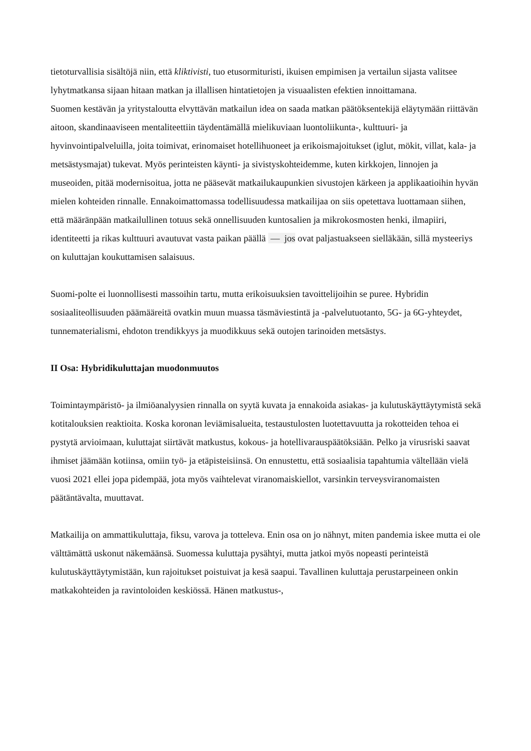tietoturvallisia sisältöjä niin, että kliktivisti, tuo etusormituristi, ikuisen empimisen ja vertailun sijasta valitsee lyhytmatkansa sijaan hitaan matkan ja illallisen hintatietojen ja visuaalisten efektien innoittamana.
Suomen kestävän ja yritystaloutta elvyttävän matkailun idea on saada matkan päätöksentekijä eläytymään riittävän aitoon, skandinaaviseen mentaliteettiin täydentämällä mielikuviaan luontoliikunta-, kulttuuri- ja hyvinvointipalveluilla, joita toimivat, erinomaiset hotellihuoneet ja erikoismajoitukset (iglut, mökit, villat, kala- ja metsästysmajat) tukevat. Myös perinteisten käynti- ja sivistyskohteidemme, kuten kirkkojen, linnojen ja museoiden, pitää modernisoitua, jotta ne pääsevät matkailukaupunkien sivustojen kärkeen ja applikaatioihin hyvän mielen kohteiden rinnalle. Ennakoimattomassa todellisuudessa matkailijaa on siis opetettava luottamaan siihen, että määränpään matkailullinen totuus sekä onnellisuuden kuntosalien ja mikrokosmosten henki, ilmapiiri, identiteetti ja rikas kulttuuri avautuvat vasta paikan päällä — jos ovat paljastuakseen sielläkään, sillä mysteeriys on kuluttajan koukuttamisen salaisuus.
Suomi-polte ei luonnollisesti massoihin tartu, mutta erikoisuuksien tavoittelijoihin se puree. Hybridin sosiaaliteollisuuden päämääreitä ovatkin muun muassa täsmäviestintä ja -palvelutuotanto, 5G- ja 6G-yhteydet, tunnematerialismi, ehdoton trendikkyys ja muodikkuus sekä outojen tarinoiden metsästys.
II Osa: Hybridikuluttajan muodonmuutos
Toimintaympäristö- ja ilmiöanalyysien rinnalla on syytä kuvata ja ennakoida asiakas- ja kulutuskäyttäytymistä sekä kotitalouksien reaktioita. Koska koronan leviämisalueita, testaustulosten luotettavuutta ja rokotteiden tehoa ei pystytä arvioimaan, kuluttajat siirtävät matkustus, kokous- ja hotellivarauspäätöksiään. Pelko ja virusriski saavat ihmiset jäämään kotiinsa, omiin työ- ja etäpisteisiinsä. On ennustettu, että sosiaalisia tapahtumia vältellään vielä vuosi 2021 ellei jopa pidempää, jota myös vaihtelevat viranomaiskiellot, varsinkin terveysviranomaisten päätäntävalta, muuttavat.
Matkailija on ammattikuluttaja, fiksu, varova ja totteleva. Enin osa on jo nähnyt, miten pandemia iskee mutta ei ole välttämättä uskonut näkemäänsä. Suomessa kuluttaja pysähtyi, mutta jatkoi myös nopeasti perinteistä kulutuskäyttäytymistään, kun rajoitukset poistuivat ja kesä saapui. Tavallinen kuluttaja perustarpeineen onkin matkakohteiden ja ravintoloiden keskiössä. Hänen matkustus-,